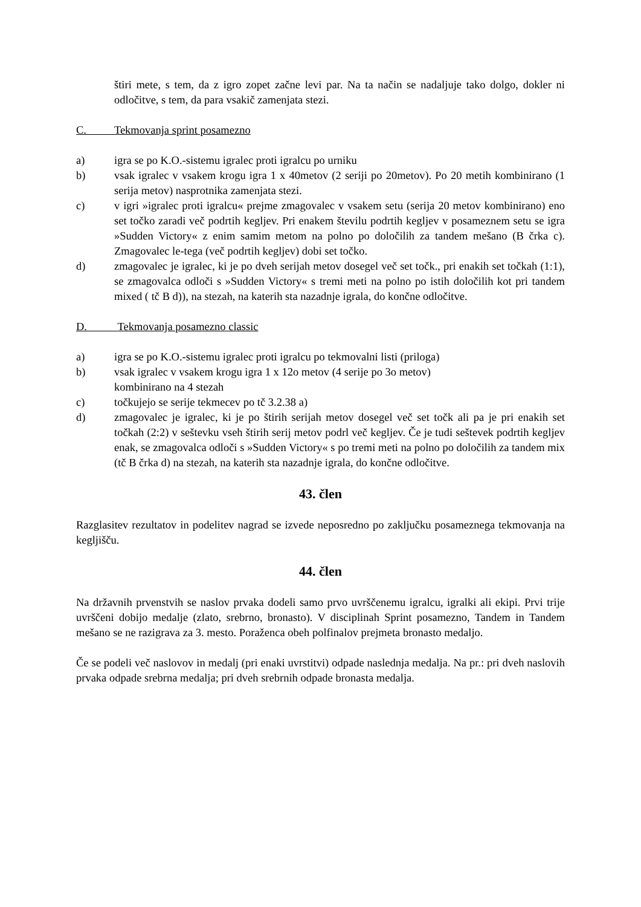štiri mete, s tem, da z igro zopet začne levi par. Na ta način se nadaljuje tako dolgo, dokler ni odločitve, s tem, da para vsakič zamenjata stezi.
C. Tekmovanja sprint posamezno
a) igra se po K.O.-sistemu igralec proti igralcu po urniku
b) vsak igralec v vsakem krogu igra 1 x 40metov (2 seriji po 20metov). Po 20 metih kombinirano (1 serija metov) nasprotnika zamenjata stezi.
c) v igri »igralec proti igralcu« prejme zmagovalec v vsakem setu (serija 20 metov kombinirano) eno set točko zaradi več podrtih kegljev. Pri enakem številu podrtih kegljev v posameznem setu se igra »Sudden Victory« z enim samim metom na polno po določilih za tandem mešano (B črka c). Zmagovalec le-tega (več podrtih kegljev) dobi set točko.
d) zmagovalec je igralec, ki je po dveh serijah metov dosegel več set točk., pri enakih set točkah (1:1), se zmagovalca odloči s »Sudden Victory« s tremi meti na polno po istih določilih kot pri tandem mixed ( tč B d)), na stezah, na katerih sta nazadnje igrala, do končne odločitve.
D. Tekmovanja posamezno classic
a) igra se po K.O.-sistemu igralec proti igralcu po tekmovalni listi (priloga)
b) vsak igralec v vsakem krogu igra 1 x 12o metov (4 serije po 3o metov)
kombinirano na 4 stezah
c) točkujejo se serije tekmecev po tč 3.2.38 a)
d) zmagovalec je igralec, ki je po štirih serijah metov dosegel več set točk ali pa je pri enakih set točkah (2:2) v seštevku vseh štirih serij metov podrl več kegljev. Če je tudi seštevek podrtih kegljev enak, se zmagovalca odloči s »Sudden Victory« s po tremi meti na polno po določilih za tandem mix (tč B črka d) na stezah, na katerih sta nazadnje igrala, do končne odločitve.
43. člen
Razglasitev rezultatov in podelitev nagrad se izvede neposredno po zaključku posameznega tekmovanja na kegljišču.
44. člen
Na državnih prvenstvih se naslov prvaka dodeli samo prvo uvrščenemu igralcu, igralki ali ekipi. Prvi trije uvrščeni dobijo medalje (zlato, srebrno, bronasto). V disciplinah Sprint posamezno, Tandem in Tandem mešano se ne razigrava za 3. mesto. Poraženca obeh polfinalov prejmeta bronasto medaljo.
Če se podeli več naslovov in medalj (pri enaki uvrstitvi) odpade naslednja medalja. Na pr.: pri dveh naslovih prvaka odpade srebrna medalja; pri dveh srebrnih odpade bronasta medalja.